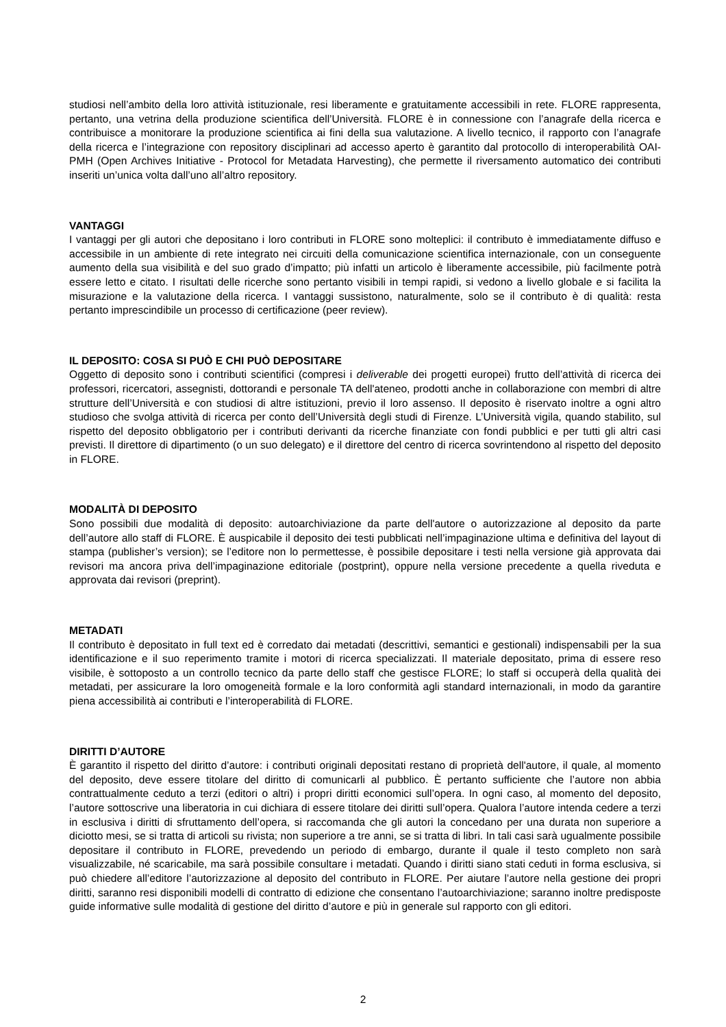studiosi nell’ambito della loro attività istituzionale, resi liberamente e gratuitamente accessibili in rete. FLORE rappresenta, pertanto, una vetrina della produzione scientifica dell’Università. FLORE è in connessione con l’anagrafe della ricerca e contribuisce a monitorare la produzione scientifica ai fini della sua valutazione. A livello tecnico, il rapporto con l’anagrafe della ricerca e l’integrazione con repository disciplinari ad accesso aperto è garantito dal protocollo di interoperabilità OAI-PMH (Open Archives Initiative - Protocol for Metadata Harvesting), che permette il riversamento automatico dei contributi inseriti un’unica volta dall’uno all’altro repository.
VANTAGGI
I vantaggi per gli autori che depositano i loro contributi in FLORE sono molteplici: il contributo è immediatamente diffuso e accessibile in un ambiente di rete integrato nei circuiti della comunicazione scientifica internazionale, con un conseguente aumento della sua visibilità e del suo grado d’impatto; più infatti un articolo è liberamente accessibile, più facilmente potrà essere letto e citato. I risultati delle ricerche sono pertanto visibili in tempi rapidi, si vedono a livello globale e si facilita la misurazione e la valutazione della ricerca. I vantaggi sussistono, naturalmente, solo se il contributo è di qualità: resta pertanto imprescindibile un processo di certificazione (peer review).
IL DEPOSITO: COSA SI PUÒ E CHI PUÒ DEPOSITARE
Oggetto di deposito sono i contributi scientifici (compresi i deliverable dei progetti europei) frutto dell’attività di ricerca dei professori, ricercatori, assegnisti, dottorandi e personale TA dell'ateneo, prodotti anche in collaborazione con membri di altre strutture dell’Università e con studiosi di altre istituzioni, previo il loro assenso. Il deposito è riservato inoltre a ogni altro studioso che svolga attività di ricerca per conto dell’Università degli studi di Firenze. L’Università vigila, quando stabilito, sul rispetto del deposito obbligatorio per i contributi derivanti da ricerche finanziate con fondi pubblici e per tutti gli altri casi previsti. Il direttore di dipartimento (o un suo delegato) e il direttore del centro di ricerca sovrintendono al rispetto del deposito in FLORE.
MODALITÀ DI DEPOSITO
Sono possibili due modalità di deposito: autoarchiviazione da parte dell'autore o autorizzazione al deposito da parte dell’autore allo staff di FLORE. È auspicabile il deposito dei testi pubblicati nell’impaginazione ultima e definitiva del layout di stampa (publisher’s version); se l’editore non lo permettesse, è possibile depositare i testi nella versione già approvata dai revisori ma ancora priva dell’impaginazione editoriale (postprint), oppure nella versione precedente a quella riveduta e approvata dai revisori (preprint).
METADATI
Il contributo è depositato in full text ed è corredato dai metadati (descrittivi, semantici e gestionali) indispensabili per la sua identificazione e il suo reperimento tramite i motori di ricerca specializzati. Il materiale depositato, prima di essere reso visibile, è sottoposto a un controllo tecnico da parte dello staff che gestisce FLORE; lo staff si occuperà della qualità dei metadati, per assicurare la loro omogeneità formale e la loro conformità agli standard internazionali, in modo da garantire piena accessibilità ai contributi e l’interoperabilità di FLORE.
DIRITTI D’AUTORE
È garantito il rispetto del diritto d’autore: i contributi originali depositati restano di proprietà dell'autore, il quale, al momento del deposito, deve essere titolare del diritto di comunicarli al pubblico. È pertanto sufficiente che l’autore non abbia contrattualmente ceduto a terzi (editori o altri) i propri diritti economici sull’opera. In ogni caso, al momento del deposito, l’autore sottoscrive una liberatoria in cui dichiara di essere titolare dei diritti sull’opera. Qualora l’autore intenda cedere a terzi in esclusiva i diritti di sfruttamento dell’opera, si raccomanda che gli autori la concedano per una durata non superiore a diciotto mesi, se si tratta di articoli su rivista; non superiore a tre anni, se si tratta di libri. In tali casi sarà ugualmente possibile depositare il contributo in FLORE, prevedendo un periodo di embargo, durante il quale il testo completo non sarà visualizzabile, né scaricabile, ma sarà possibile consultare i metadati. Quando i diritti siano stati ceduti in forma esclusiva, si può chiedere all’editore l’autorizzazione al deposito del contributo in FLORE. Per aiutare l’autore nella gestione dei propri diritti, saranno resi disponibili modelli di contratto di edizione che consentano l’autoarchiviazione; saranno inoltre predisposte guide informative sulle modalità di gestione del diritto d’autore e più in generale sul rapporto con gli editori.
2